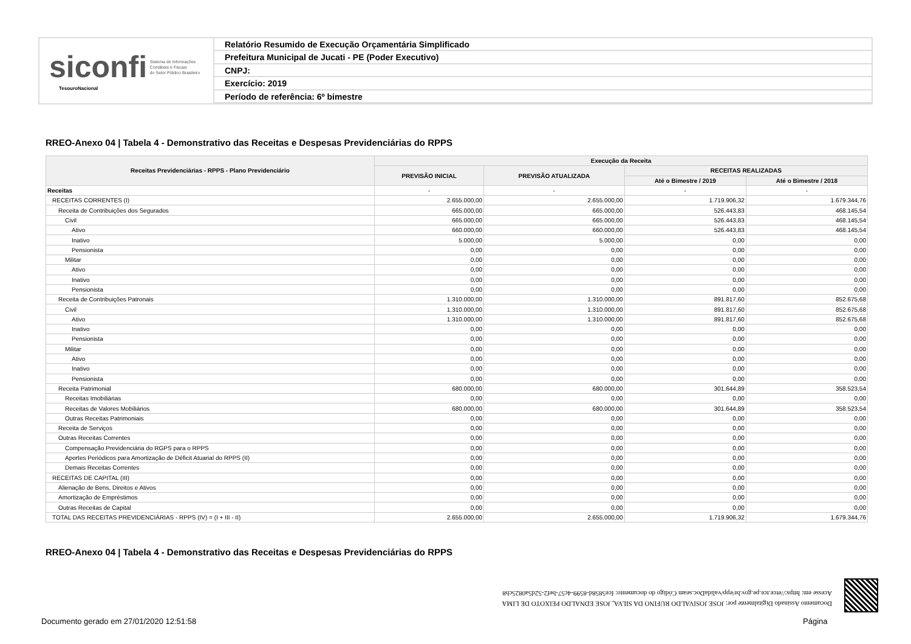siconfi Sistema de Informações
Contábeis e Fiscais
do Setor Público Brasileiro
TesouroNacional
Relatório Resumido de Execução Orçamentária Simplificado
Prefeitura Municipal de Jucati - PE (Poder Executivo)
CNPJ:
Exercício: 2019
Período de referência: 6º bimestre
RREO-Anexo 04 | Tabela 4 - Demonstrativo das Receitas e Despesas Previdenciárias do RPPS
| Receitas Previdenciárias - RPPS - Plano Previdenciário | Execução da Receita | | | |
| --- | --- | --- | --- | --- |
| | PREVISÃO INICIAL | PREVISÃO ATUALIZADA | RECEITAS REALIZADAS | |
| | | | Até o Bimestre / 2019 | Até o Bimestre / 2018 |
| Receitas | - | - | - | - |
| RECEITAS CORRENTES (I) | 2.655.000,00 | 2.655.000,00 | 1.719.906,32 | 1.679.344,76 |
| Receita de Contribuições dos Segurados | 665.000,00 | 665.000,00 | 526.443,83 | 468.145,54 |
| Civil | 665.000,00 | 665.000,00 | 526.443,83 | 468.145,54 |
| Ativo | 660.000,00 | 660.000,00 | 526.443,83 | 468.145,54 |
| Inativo | 5.000,00 | 5.000,00 | 0,00 | 0,00 |
| Pensionista | 0,00 | 0,00 | 0,00 | 0,00 |
| Militar | 0,00 | 0,00 | 0,00 | 0,00 |
| Ativo | 0,00 | 0,00 | 0,00 | 0,00 |
| Inativo | 0,00 | 0,00 | 0,00 | 0,00 |
| Pensionista | 0,00 | 0,00 | 0,00 | 0,00 |
| Receita de Contribuições Patronais | 1.310.000,00 | 1.310.000,00 | 891.817,60 | 852.675,68 |
| Civil | 1.310.000,00 | 1.310.000,00 | 891.817,60 | 852.675,68 |
| Ativo | 1.310.000,00 | 1.310.000,00 | 891.817,60 | 852.675,68 |
| Inativo | 0,00 | 0,00 | 0,00 | 0,00 |
| Pensionista | 0,00 | 0,00 | 0,00 | 0,00 |
| Militar | 0,00 | 0,00 | 0,00 | 0,00 |
| Ativo | 0,00 | 0,00 | 0,00 | 0,00 |
| Inativo | 0,00 | 0,00 | 0,00 | 0,00 |
| Pensionista | 0,00 | 0,00 | 0,00 | 0,00 |
| Receita Patrimonial | 680.000,00 | 680.000,00 | 301.644,89 | 358.523,54 |
| Receitas Imobiliárias | 0,00 | 0,00 | 0,00 | 0,00 |
| Receitas de Valores Mobiliários | 680.000,00 | 680.000,00 | 301.644,89 | 358.523,54 |
| Outras Receitas Patrimoniais | 0,00 | 0,00 | 0,00 | 0,00 |
| Receita de Serviços | 0,00 | 0,00 | 0,00 | 0,00 |
| Outras Receitas Correntes | 0,00 | 0,00 | 0,00 | 0,00 |
| Compensação Previdenciária do RGPS para o RPPS | 0,00 | 0,00 | 0,00 | 0,00 |
| Aportes Periódicos para Amortização de Déficit Atuarial do RPPS (II) | 0,00 | 0,00 | 0,00 | 0,00 |
| Demais Receitas Correntes | 0,00 | 0,00 | 0,00 | 0,00 |
| RECEITAS DE CAPITAL (III) | 0,00 | 0,00 | 0,00 | 0,00 |
| Alienação de Bens, Direitos e Ativos | 0,00 | 0,00 | 0,00 | 0,00 |
| Amortização de Empréstimos | 0,00 | 0,00 | 0,00 | 0,00 |
| Outras Receitas de Capital | 0,00 | 0,00 | 0,00 | 0,00 |
| TOTAL DAS RECEITAS PREVIDENCIÁRIAS - RPPS (IV) = (I + III - II) | 2.655.000,00 | 2.655.000,00 | 1.719.906,32 | 1.679.344,76 |
RREO-Anexo 04 | Tabela 4 - Demonstrativo das Receitas e Despesas Previdenciárias do RPPS
Documento Assinado Digitalmente por: JOSE JOSIVALDO RUFINO DA SILVA, JOSE EDNALDO PEIXOTO DE LIMA
Acesse em: https://etce.tce.pe.gov.br/epp/validaDoc.seam Código do documento: fce5858d-8599-4c57-bef2-52d5a0825cb8
Documento gerado em 27/01/2020 12:51:58
Página